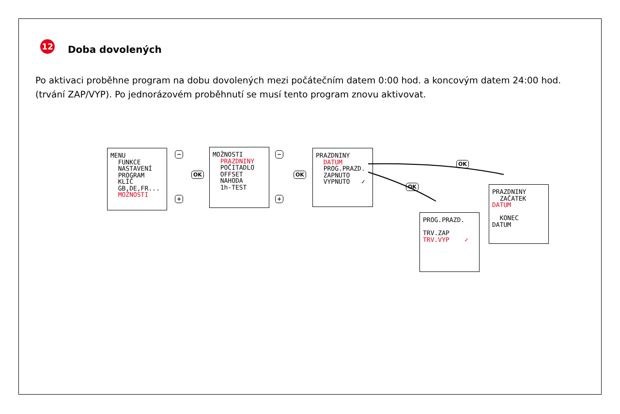12
Doba dovolených
Po aktivaci proběhne program na dobu dovolených mezi počátečním datem 0:00 hod. a koncovým datem 24:00 hod. (trvání ZAP/VYP). Po jednorázovém proběhnutí se musí tento program znovu aktivovat.
MENU FUNKCE NASTAVENÍ PROGRAM KLÍČ GB,DE,FR... MOŽNOSTI
−
+
OK
MOŽNOSTI PRAZDNINY POČITADLO OFFSET NAHODA 1h-TEST
−
+
OK
PRAZDNINY DATUM PROG.PRAZD. ZAPNUTO VYPNUTO ✓
OK
OK
PROG.PRAZD. TRV.ZAP TRV.VYP ✓
PRAZDNINY ZAČATEK DATUM KONEC DATUM